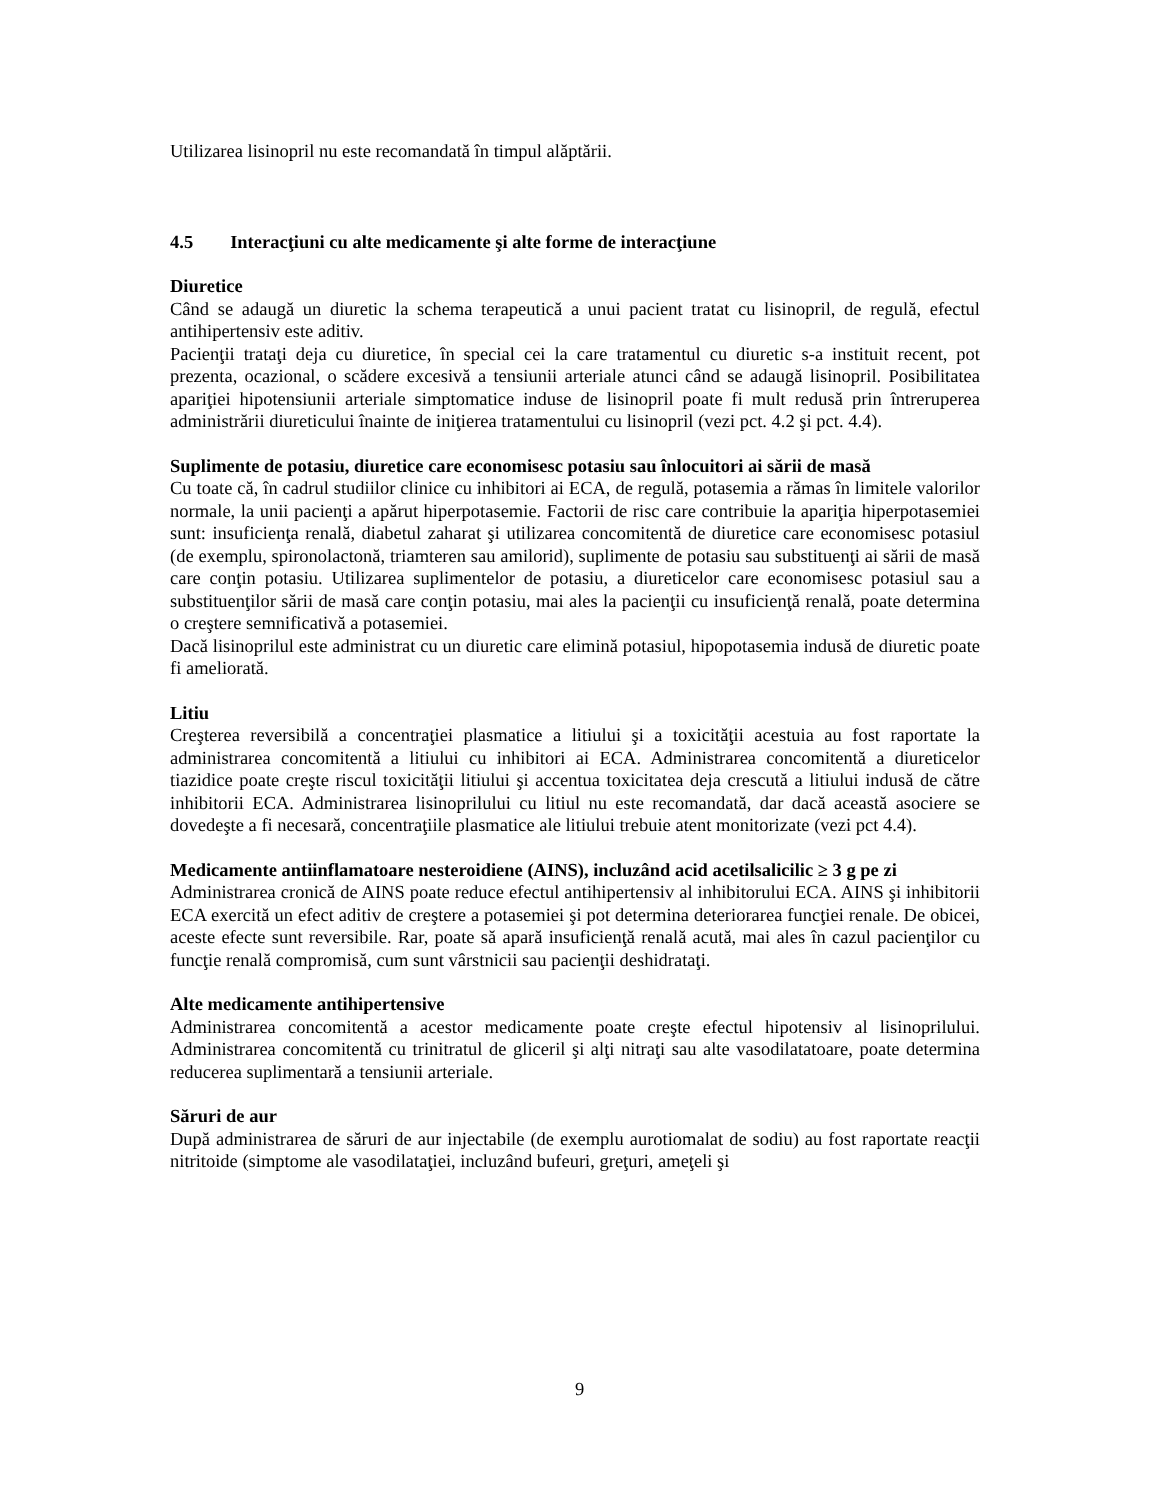Utilizarea lisinopril nu este recomandată în timpul alăptării.
4.5 Interacţiuni cu alte medicamente şi alte forme de interacţiune
Diuretice
Când se adaugă un diuretic la schema terapeutică a unui pacient tratat cu lisinopril, de regulă, efectul antihipertensiv este aditiv.
Pacienţii trataţi deja cu diuretice, în special cei la care tratamentul cu diuretic s-a instituit recent, pot prezenta, ocazional, o scădere excesivă a tensiunii arteriale atunci când se adaugă lisinopril. Posibilitatea apariţiei hipotensiunii arteriale simptomatice induse de lisinopril poate fi mult redusă prin întreruperea administrării diureticului înainte de iniţierea tratamentului cu lisinopril (vezi pct. 4.2 şi pct. 4.4).
Suplimente de potasiu, diuretice care economisesc potasiu sau înlocuitori ai sării de masă
Cu toate că, în cadrul studiilor clinice cu inhibitori ai ECA, de regulă, potasemia a rămas în limitele valorilor normale, la unii pacienţi a apărut hiperpotasemie. Factorii de risc care contribuie la apariţia hiperpotasemiei sunt: insuficienţa renală, diabetul zaharat şi utilizarea concomitentă de diuretice care economisesc potasiul (de exemplu, spironolactonă, triamteren sau amilorid), suplimente de potasiu sau substituenţi ai sării de masă care conţin potasiu. Utilizarea suplimentelor de potasiu, a diureticelor care economisesc potasiul sau a substituenţilor sării de masă care conţin potasiu, mai ales la pacienţii cu insuficienţă renală, poate determina o creştere semnificativă a potasemiei.
Dacă lisinoprilul este administrat cu un diuretic care elimină potasiul, hipopotasemia indusă de diuretic poate fi ameliorată.
Litiu
Creşterea reversibilă a concentraţiei plasmatice a litiului şi a toxicităţii acestuia au fost raportate la administrarea concomitentă a litiului cu inhibitori ai ECA. Administrarea concomitentă a diureticelor tiazidice poate creşte riscul toxicităţii litiului şi accentua toxicitatea deja crescută a litiului indusă de către inhibitorii ECA. Administrarea lisinoprilului cu litiul nu este recomandată, dar dacă această asociere se dovedeşte a fi necesară, concentraţiile plasmatice ale litiului trebuie atent monitorizate (vezi pct 4.4).
Medicamente antiinflamatoare nesteroidiene (AINS), incluzând acid acetilsalicilic ≥ 3 g pe zi
Administrarea cronică de AINS poate reduce efectul antihipertensiv al inhibitorului ECA. AINS şi inhibitorii ECA exercită un efect aditiv de creştere a potasemiei şi pot determina deteriorarea funcţiei renale. De obicei, aceste efecte sunt reversibile. Rar, poate să apară insuficienţă renală acută, mai ales în cazul pacienţilor cu funcţie renală compromisă, cum sunt vârstnicii sau pacienţii deshidrataţi.
Alte medicamente antihipertensive
Administrarea concomitentă a acestor medicamente poate creşte efectul hipotensiv al lisinoprilului. Administrarea concomitentă cu trinitratul de gliceril şi alţi nitraţi sau alte vasodilatatoare, poate determina reducerea suplimentară a tensiunii arteriale.
Săruri de aur
După administrarea de săruri de aur injectabile (de exemplu aurotiomalat de sodiu) au fost raportate reacţii nitritoide (simptome ale vasodilataţiei, incluzând bufeuri, greţuri, ameţeli şi
9